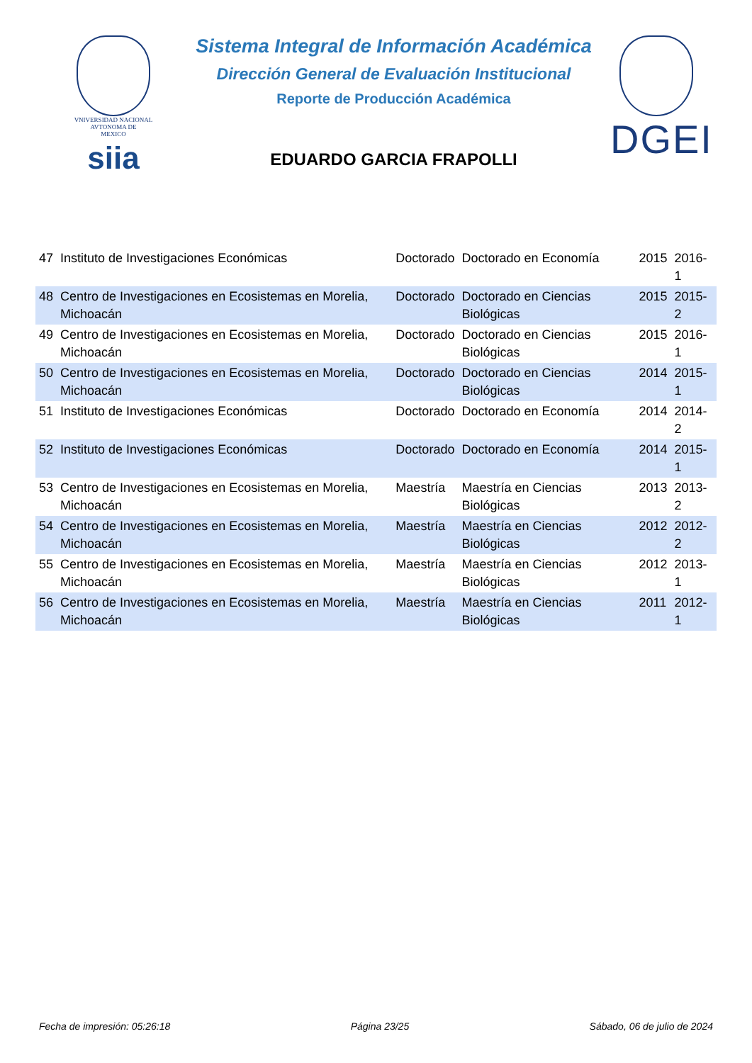VNIVERSIDAD NACIONAL
AVTONOMA DE
MEXICO
siia
Sistema Integral de Información Académica
Dirección General de Evaluación Institucional
Reporte de Producción Académica
EDUARDO GARCIA FRAPOLLI
DGEI
| 47 | Instituto de Investigaciones Económicas | Doctorado | Doctorado en Economía | 2015 | 2016-1 |
| 48 | Centro de Investigaciones en Ecosistemas en Morelia, Michoacán | Doctorado | Doctorado en Ciencias Biológicas | 2015 | 2015-2 |
| 49 | Centro de Investigaciones en Ecosistemas en Morelia, Michoacán | Doctorado | Doctorado en Ciencias Biológicas | 2015 | 2016-1 |
| 50 | Centro de Investigaciones en Ecosistemas en Morelia, Michoacán | Doctorado | Doctorado en Ciencias Biológicas | 2014 | 2015-1 |
| 51 | Instituto de Investigaciones Económicas | Doctorado | Doctorado en Economía | 2014 | 2014-2 |
| 52 | Instituto de Investigaciones Económicas | Doctorado | Doctorado en Economía | 2014 | 2015-1 |
| 53 | Centro de Investigaciones en Ecosistemas en Morelia, Michoacán | Maestría | Maestría en Ciencias Biológicas | 2013 | 2013-2 |
| 54 | Centro de Investigaciones en Ecosistemas en Morelia, Michoacán | Maestría | Maestría en Ciencias Biológicas | 2012 | 2012-2 |
| 55 | Centro de Investigaciones en Ecosistemas en Morelia, Michoacán | Maestría | Maestría en Ciencias Biológicas | 2012 | 2013-1 |
| 56 | Centro de Investigaciones en Ecosistemas en Morelia, Michoacán | Maestría | Maestría en Ciencias Biológicas | 2011 | 2012-1 |
Fecha de impresión: 05:26:18 Página 23/25 Sábado, 06 de julio de 2024